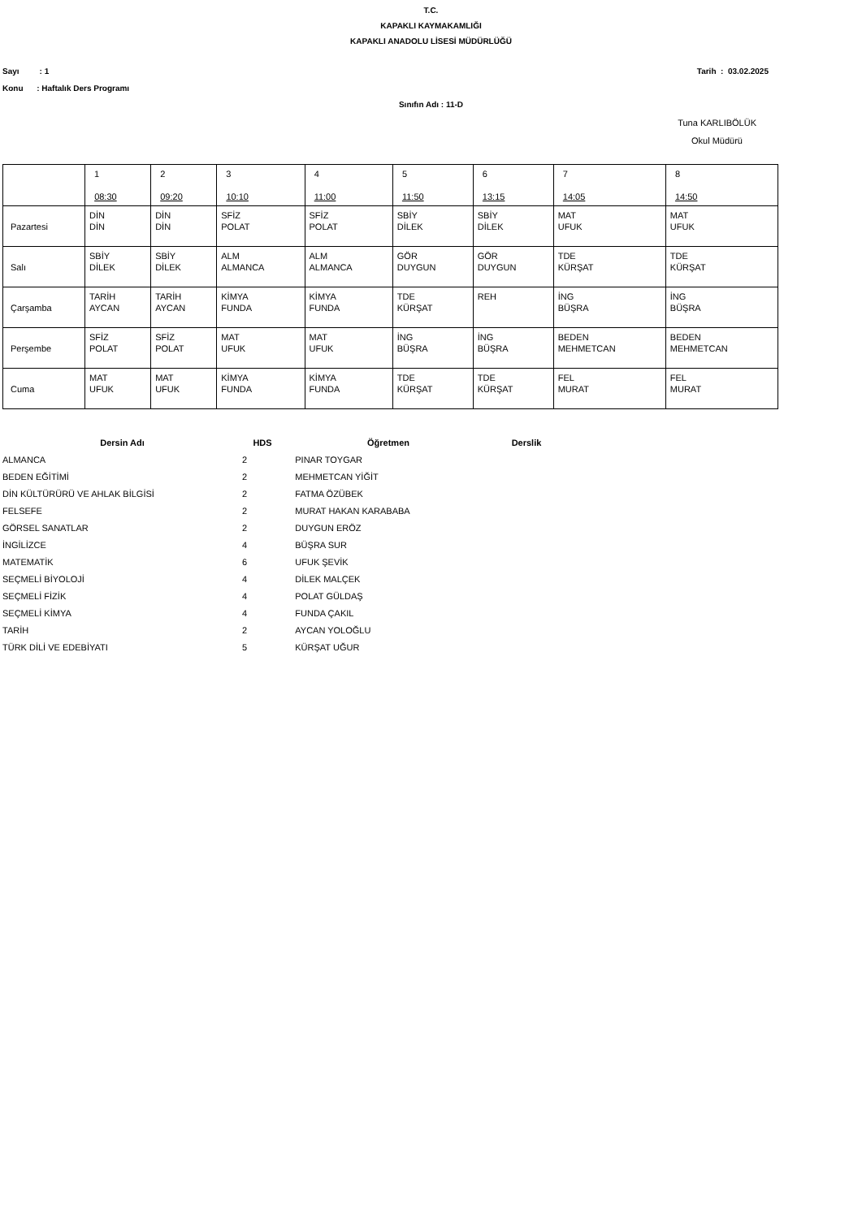T.C.
KAPAKLI KAYMAKAMLIĞI
KAPAKLI ANADOLU LİSESİ MÜDÜRLÜĞÜ
Sayı : 1 Tarih : 03.02.2025
Konu : Haftalık Ders Programı
Sınıfın Adı : 11-D
Tuna KARLIBÖLÜK
Okul Müdürü
| | 1 08:30 | 2 09:20 | 3 10:10 | 4 11:00 | 5 11:50 | 6 13:15 | 7 14:05 | 8 14:50 |
| Pazartesi | DİN DİN | DİN DİN | SFİZ POLAT | SFİZ POLAT | SBİY DİLEK | SBİY DİLEK | MAT UFUK | MAT UFUK |
| Salı | SBİY DİLEK | SBİY DİLEK | ALM ALMANCA | ALM ALMANCA | GÖR DUYGUN | GÖR DUYGUN | TDE KÜRŞAT | TDE KÜRŞAT |
| Çarşamba | TARİH AYCAN | TARİH AYCAN | KİMYA FUNDA | KİMYA FUNDA | TDE KÜRŞAT | REH | İNG BÜŞRA | İNG BÜŞRA |
| Perşembe | SFİZ POLAT | SFİZ POLAT | MAT UFUK | MAT UFUK | İNG BÜŞRA | İNG BÜŞRA | BEDEN MEHMETCAN | BEDEN MEHMETCAN |
| Cuma | MAT UFUK | MAT UFUK | KİMYA FUNDA | KİMYA FUNDA | TDE KÜRŞAT | TDE KÜRŞAT | FEL MURAT | FEL MURAT |
| Dersin Adı | HDS | Öğretmen | Derslik |
| --- | --- | --- | --- |
| ALMANCA | 2 | PINAR TOYGAR | |
| BEDEN EĞİTİMİ | 2 | MEHMETCAN YİĞİT | |
| DİN KÜLTÜRÜRÜ VE AHLAK BİLGİSİ | 2 | FATMA ÖZÜBEK | |
| FELSEFE | 2 | MURAT HAKAN KARABABA | |
| GÖRSEL SANATLAR | 2 | DUYGUN ERÖZ | |
| İNGİLİZCE | 4 | BÜŞRA SUR | |
| MATEMATİK | 6 | UFUK ŞEVİK | |
| SEÇMELİ BİYOLOJİ | 4 | DİLEK MALÇEK | |
| SEÇMELİ FİZİK | 4 | POLAT GÜLDAŞ | |
| SEÇMELİ KİMYA | 4 | FUNDA ÇAKIL | |
| TARİH | 2 | AYCAN YOLOĞLU | |
| TÜRK DİLİ VE EDEBİYATI | 5 | KÜRŞAT UĞUR | |